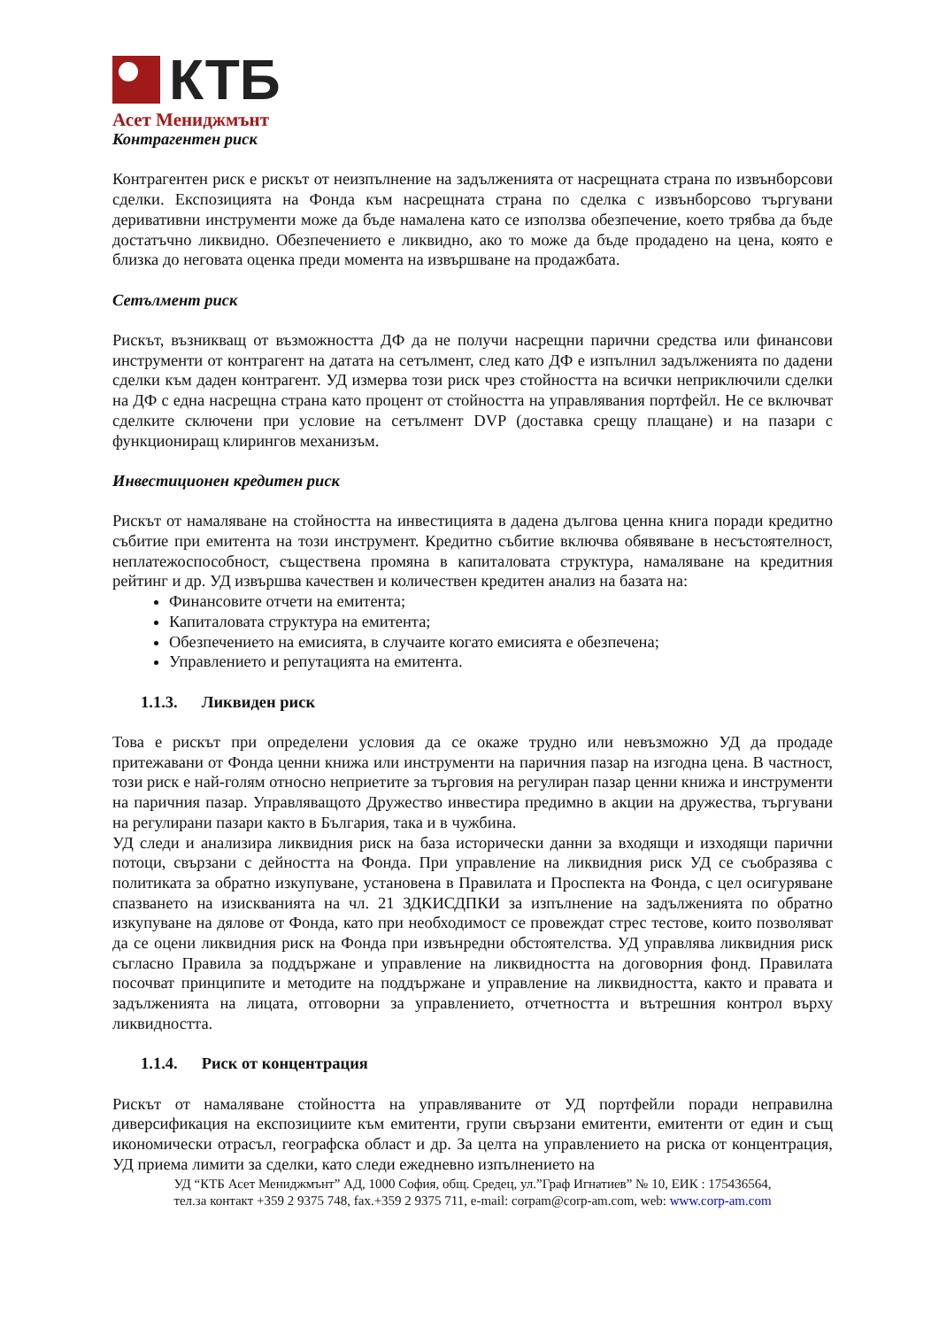КТБ
Асет Мениджмънт
Контрагентен риск
Контрагентен риск е рискът от неизпълнение на задълженията от насрещната страна по извънборсови сделки. Експозицията на Фонда към насрещната страна по сделка с извънборсово търгувани деривативни инструменти може да бъде намалена като се използва обезпечение, което трябва да бъде достатъчно ликвидно. Обезпечението е ликвидно, ако то може да бъде продадено на цена, която е близка до неговата оценка преди момента на извършване на продажбата.
Сетълмент риск
Рискът, възникващ от възможността ДФ да не получи насрещни парични средства или финансови инструменти от контрагент на датата на сетълмент, след като ДФ е изпълнил задълженията по дадени сделки към даден контрагент. УД измерва този риск чрез стойността на всички неприключили сделки на ДФ с една насрещна страна като процент от стойността на управлявания портфейл. Не се включват сделките сключени при условие на сетълмент DVP (доставка срещу плащане) и на пазари с функциониращ клирингов механизъм.
Инвестиционен кредитен риск
Рискът от намаляване на стойността на инвестицията в дадена дългова ценна книга поради кредитно събитие при емитента на този инструмент. Кредитно събитие включва обявяване в несъстоятелност, неплатежоспособност, съществена промяна в капиталовата структура, намаляване на кредитния рейтинг и др. УД извършва качествен и количествен кредитен анализ на базата на:
Финансовите отчети на емитента;
Капиталовата структура на емитента;
Обезпечението на емисията, в случаите когато емисията е обезпечена;
Управлението и репутацията на емитента.
1.1.3. Ликвиден риск
Това е рискът при определени условия да се окаже трудно или невъзможно УД да продаде притежавани от Фонда ценни книжа или инструменти на паричния пазар на изгодна цена. В частност, този риск е най-голям относно неприетите за търговия на регулиран пазар ценни книжа и инструменти на паричния пазар. Управляващото Дружество инвестира предимно в акции на дружества, търгувани на регулирани пазари както в България, така и в чужбина.
УД следи и анализира ликвидния риск на база исторически данни за входящи и изходящи парични потоци, свързани с дейността на Фонда. При управление на ликвидния риск УД се съобразява с политиката за обратно изкупуване, установена в Правилата и Проспекта на Фонда, с цел осигуряване спазването на изискванията на чл. 21 ЗДКИСДПКИ за изпълнение на задълженията по обратно изкупуване на дялове от Фонда, като при необходимост се провеждат стрес тестове, които позволяват да се оцени ликвидния риск на Фонда при извънредни обстоятелства. УД управлява ликвидния риск съгласно Правила за поддържане и управление на ликвидността на договорния фонд. Правилата посочват принципите и методите на поддържане и управление на ликвидността, както и правата и задълженията на лицата, отговорни за управлението, отчетността и вътрешния контрол върху ликвидността.
1.1.4. Риск от концентрация
Рискът от намаляване стойността на управляваните от УД портфейли поради неправилна диверсификация на експозициите към емитенти, групи свързани емитенти, емитенти от един и същ икономически отрасъл, географска област и др. За целта на управлението на риска от концентрация, УД приема лимити за сделки, като следи ежедневно изпълнението на
УД “КТБ Асет Мениджмънт” АД, 1000 София, общ. Средец, ул.”Граф Игнатиев” № 10, ЕИК : 175436564,
тел.за контакт +359 2 9375 748, fax.+359 2 9375 711, e-mail: corpam@corp-am.com, web: www.corp-am.com